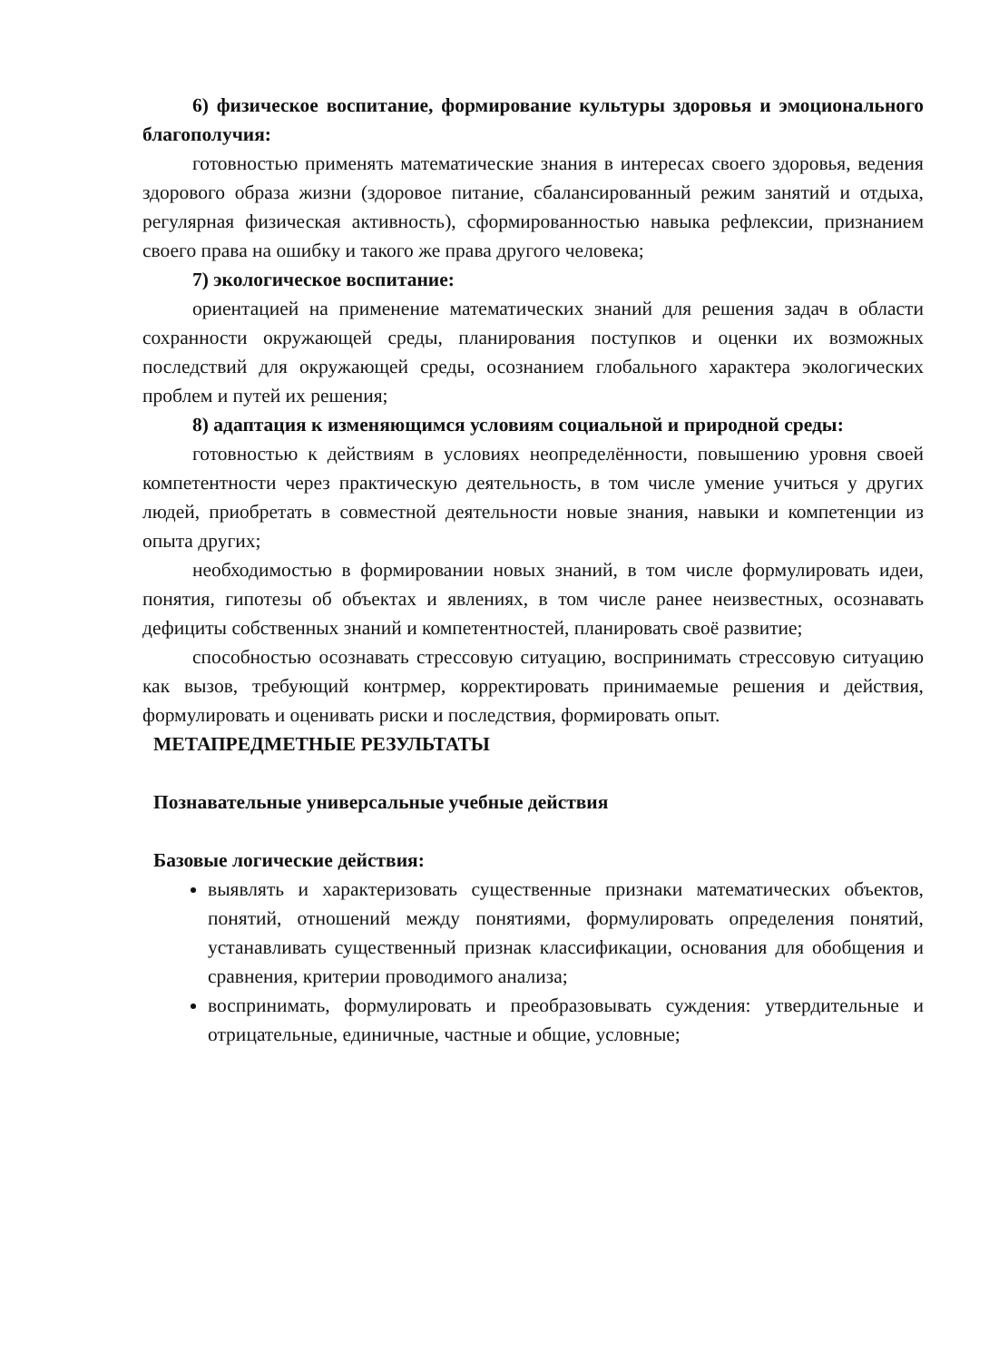6) физическое воспитание, формирование культуры здоровья и эмоционального благополучия:
готовностью применять математические знания в интересах своего здоровья, ведения здорового образа жизни (здоровое питание, сбалансированный режим занятий и отдыха, регулярная физическая активность), сформированностью навыка рефлексии, признанием своего права на ошибку и такого же права другого человека;
7) экологическое воспитание:
ориентацией на применение математических знаний для решения задач в области сохранности окружающей среды, планирования поступков и оценки их возможных последствий для окружающей среды, осознанием глобального характера экологических проблем и путей их решения;
8) адаптация к изменяющимся условиям социальной и природной среды:
готовностью к действиям в условиях неопределённости, повышению уровня своей компетентности через практическую деятельность, в том числе умение учиться у других людей, приобретать в совместной деятельности новые знания, навыки и компетенции из опыта других;
необходимостью в формировании новых знаний, в том числе формулировать идеи, понятия, гипотезы об объектах и явлениях, в том числе ранее неизвестных, осознавать дефициты собственных знаний и компетентностей, планировать своё развитие;
способностью осознавать стрессовую ситуацию, воспринимать стрессовую ситуацию как вызов, требующий контрмер, корректировать принимаемые решения и действия, формулировать и оценивать риски и последствия, формировать опыт.
МЕТАПРЕДМЕТНЫЕ РЕЗУЛЬТАТЫ
Познавательные универсальные учебные действия
Базовые логические действия:
выявлять и характеризовать существенные признаки математических объектов, понятий, отношений между понятиями, формулировать определения понятий, устанавливать существенный признак классификации, основания для обобщения и сравнения, критерии проводимого анализа;
воспринимать, формулировать и преобразовывать суждения: утвердительные и отрицательные, единичные, частные и общие, условные;